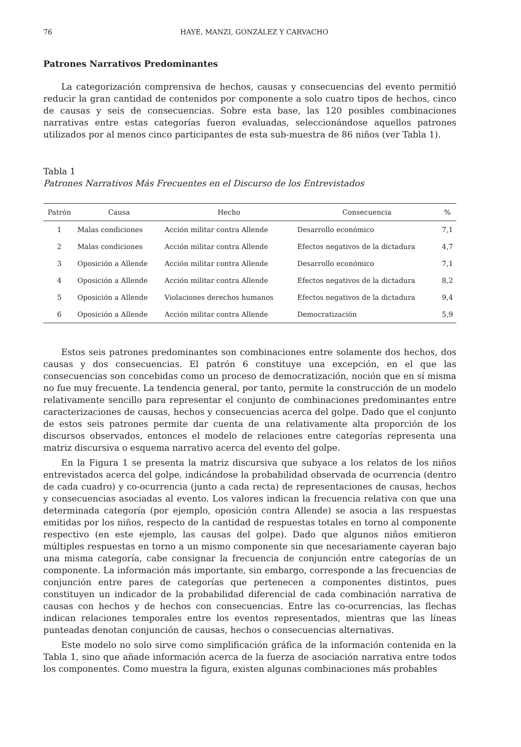76 HAYE, MANZI, GONZÁLEZ Y CARVACHO
Patrones Narrativos Predominantes
La categorización comprensiva de hechos, causas y consecuencias del evento permitió reducir la gran cantidad de contenidos por componente a solo cuatro tipos de hechos, cinco de causas y seis de consecuencias. Sobre esta base, las 120 posibles combinaciones narrativas entre estas categorías fueron evaluadas, seleccionándose aquellos patrones utilizados por al menos cinco participantes de esta sub-muestra de 86 niños (ver Tabla 1).
Tabla 1
Patrones Narrativos Más Frecuentes en el Discurso de los Entrevistados
| Patrón | Causa | Hecho | Consecuencia | % |
| --- | --- | --- | --- | --- |
| 1 | Malas condiciones | Acción militar contra Allende | Desarrollo económico | 7,1 |
| 2 | Malas condiciones | Acción militar contra Allende | Efectos negativos de la dictadura | 4,7 |
| 3 | Oposición a Allende | Acción militar contra Allende | Desarrollo económico | 7,1 |
| 4 | Oposición a Allende | Acción militar contra Allende | Efectos negativos de la dictadura | 8,2 |
| 5 | Oposición a Allende | Violaciones derechos humanos | Efectos negativos de la dictadura | 9,4 |
| 6 | Oposición a Allende | Acción militar contra Allende | Democratización | 5,9 |
Estos seis patrones predominantes son combinaciones entre solamente dos hechos, dos causas y dos consecuencias. El patrón 6 constituye una excepción, en el que las consecuencias son concebidas como un proceso de democratización, noción que en sí misma no fue muy frecuente. La tendencia general, por tanto, permite la construcción de un modelo relativamente sencillo para representar el conjunto de combinaciones predominantes entre caracterizaciones de causas, hechos y consecuencias acerca del golpe. Dado que el conjunto de estos seis patrones permite dar cuenta de una relativamente alta proporción de los discursos observados, entonces el modelo de relaciones entre categorías representa una matriz discursiva o esquema narrativo acerca del evento del golpe.
En la Figura 1 se presenta la matriz discursiva que subyace a los relatos de los niños entrevistados acerca del golpe, indicándose la probabilidad observada de ocurrencia (dentro de cada cuadro) y co-ocurrencia (junto a cada recta) de representaciones de causas, hechos y consecuencias asociadas al evento. Los valores indican la frecuencia relativa con que una determinada categoría (por ejemplo, oposición contra Allende) se asocia a las respuestas emitidas por los niños, respecto de la cantidad de respuestas totales en torno al componente respectivo (en este ejemplo, las causas del golpe). Dado que algunos niños emitieron múltiples respuestas en torno a un mismo componente sin que necesariamente cayeran bajo una misma categoría, cabe consignar la frecuencia de conjunción entre categorías de un componente. La información más importante, sin embargo, corresponde a las frecuencias de conjunción entre pares de categorías que pertenecen a componentes distintos, pues constituyen un indicador de la probabilidad diferencial de cada combinación narrativa de causas con hechos y de hechos con consecuencias. Entre las co-ocurrencias, las flechas indican relaciones temporales entre los eventos representados, mientras que las líneas punteadas denotan conjunción de causas, hechos o consecuencias alternativas.
Este modelo no solo sirve como simplificación gráfica de la información contenida en la Tabla 1, sino que añade información acerca de la fuerza de asociación narrativa entre todos los componentes. Como muestra la figura, existen algunas combinaciones más probables